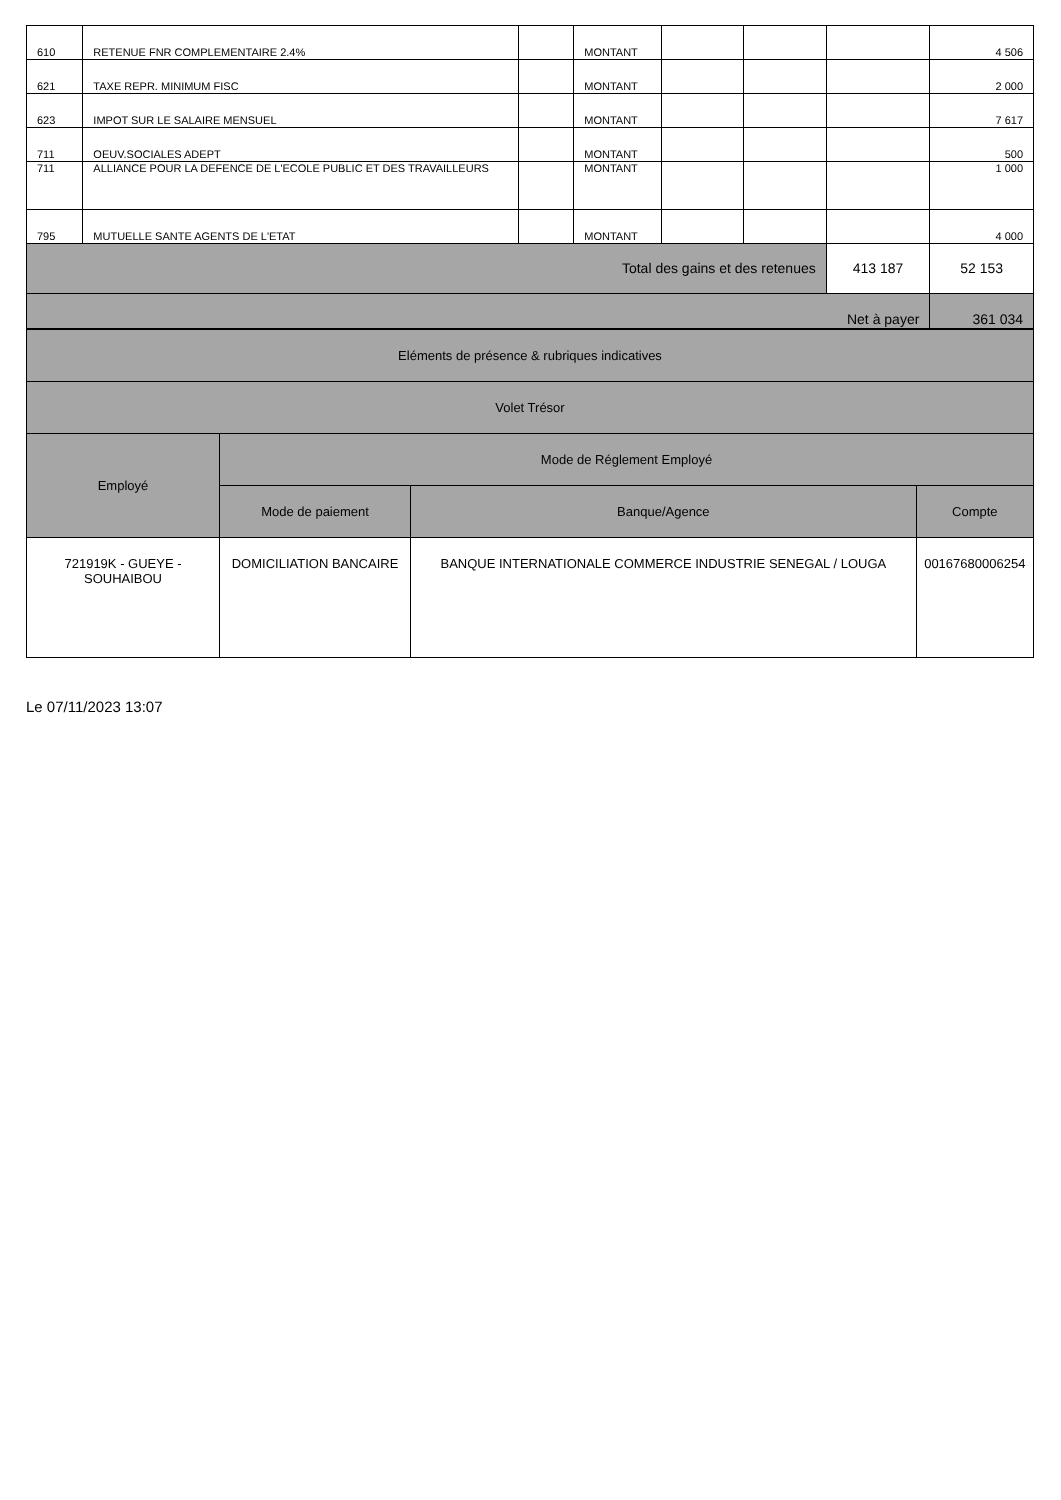| 610 | RETENUE FNR COMPLEMENTAIRE 2.4% | | MONTANT | | | | 4 506 |
| 621 | TAXE REPR. MINIMUM FISC | | MONTANT | | | | 2 000 |
| 623 | IMPOT SUR LE SALAIRE MENSUEL | | MONTANT | | | | 7 617 |
| 711 | OEUV.SOCIALES ADEPT | | MONTANT | | | | 500 |
| 711 | ALLIANCE POUR LA DEFENCE DE L'ECOLE PUBLIC ET DES TRAVAILLEURS | | MONTANT | | | | 1 000 |
| 795 | MUTUELLE SANTE AGENTS DE L'ETAT | | MONTANT | | | | 4 000 |
| Total des gains et des retenues | | | | | | 413 187 | 52 153 |
| Net à payer | | | | | | | 361 034 |
| Eléments de présence & rubriques indicatives | | | |
| Volet Trésor | | | |
| Employé | Mode de Réglement Employé | | |
| | Mode de paiement | Banque/Agence | Compte |
| 721919K - GUEYE - SOUHAIBOU | DOMICILIATION BANCAIRE | BANQUE INTERNATIONALE COMMERCE INDUSTRIE SENEGAL / LOUGA | 00167680006254 |
Le 07/11/2023 13:07